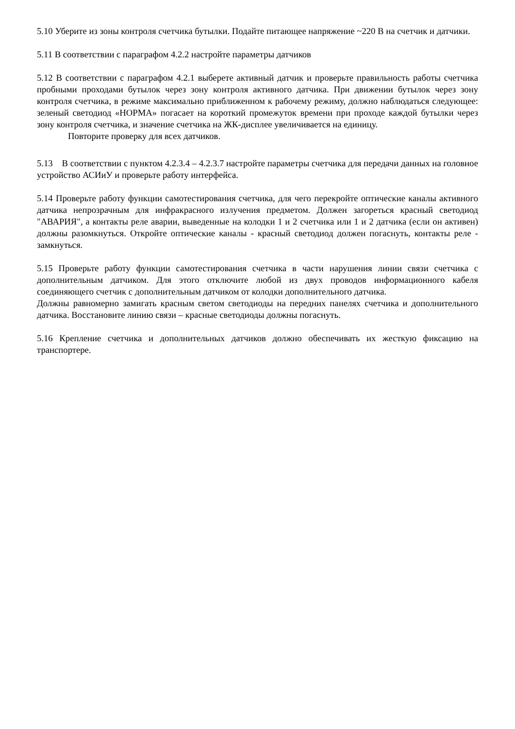5.10 Уберите из зоны контроля счетчика бутылки. Подайте питающее напряжение ~220 В на счетчик и датчики.
5.11 В соответствии с параграфом 4.2.2 настройте параметры датчиков
5.12 В соответствии с параграфом 4.2.1 выберете активный датчик и проверьте правильность работы счетчика пробными проходами бутылок через зону контроля активного датчика. При движении бутылок через зону контроля счетчика, в режиме максимально приближенном к рабочему режиму, должно наблюдаться следующее: зеленый светодиод «НОРМА» погасает на короткий промежуток времени при проходе каждой бутылки через зону контроля счетчика, и значение счетчика на ЖК-дисплее увеличивается на единицу.
Повторите проверку для всех датчиков.
5.13 В соответствии с пунктом 4.2.3.4 – 4.2.3.7 настройте параметры счетчика для передачи данных на головное устройство АСИиУ и проверьте работу интерфейса.
5.14 Проверьте работу функции самотестирования счетчика, для чего перекройте оптические каналы активного датчика непрозрачным для инфракрасного излучения предметом. Должен загореться красный светодиод "АВАРИЯ", а контакты реле аварии, выведенные на колодки 1 и 2 счетчика или 1 и 2 датчика (если он активен) должны разомкнуться. Откройте оптические каналы - красный светодиод должен погаснуть, контакты реле - замкнуться.
5.15 Проверьте работу функции самотестирования счетчика в части нарушения линии связи счетчика с дополнительным датчиком. Для этого отключите любой из двух проводов информационного кабеля соединяющего счетчик с дополнительным датчиком от колодки дополнительного датчика.
Должны равномерно замигать красным светом светодиоды на передних панелях счетчика и дополнительного датчика. Восстановите линию связи – красные светодиоды должны погаснуть.
5.16 Крепление счетчика и дополнительных датчиков должно обеспечивать их жесткую фиксацию на транспортере.